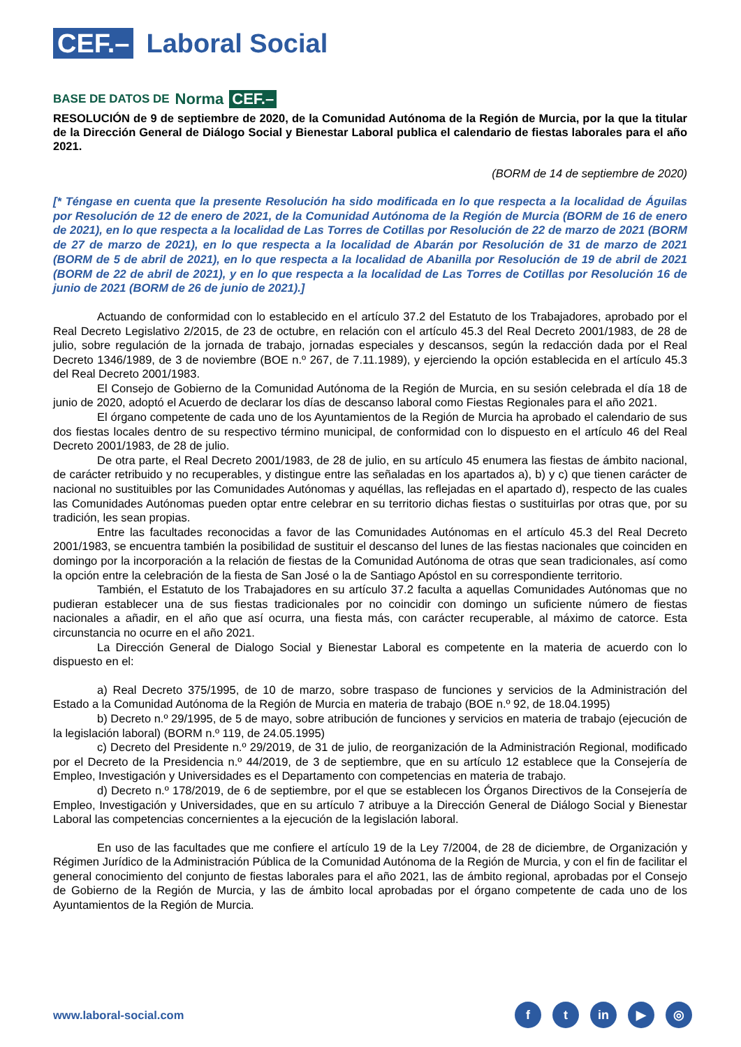CEF.– Laboral Social
BASE DE DATOS DE Norma CEF.–
RESOLUCIÓN de 9 de septiembre de 2020, de la Comunidad Autónoma de la Región de Murcia, por la que la titular de la Dirección General de Diálogo Social y Bienestar Laboral publica el calendario de fiestas laborales para el año 2021.
(BORM de 14 de septiembre de 2020)
[* Téngase en cuenta que la presente Resolución ha sido modificada en lo que respecta a la localidad de Águilas por Resolución de 12 de enero de 2021, de la Comunidad Autónoma de la Región de Murcia (BORM de 16 de enero de 2021), en lo que respecta a la localidad de Las Torres de Cotillas por Resolución de 22 de marzo de 2021 (BORM de 27 de marzo de 2021), en lo que respecta a la localidad de Abarán por Resolución de 31 de marzo de 2021 (BORM de 5 de abril de 2021), en lo que respecta a la localidad de Abanilla por Resolución de 19 de abril de 2021 (BORM de 22 de abril de 2021), y en lo que respecta a la localidad de Las Torres de Cotillas por Resolución 16 de junio de 2021 (BORM de 26 de junio de 2021).]
Actuando de conformidad con lo establecido en el artículo 37.2 del Estatuto de los Trabajadores, aprobado por el Real Decreto Legislativo 2/2015, de 23 de octubre, en relación con el artículo 45.3 del Real Decreto 2001/1983, de 28 de julio, sobre regulación de la jornada de trabajo, jornadas especiales y descansos, según la redacción dada por el Real Decreto 1346/1989, de 3 de noviembre (BOE n.º 267, de 7.11.1989), y ejerciendo la opción establecida en el artículo 45.3 del Real Decreto 2001/1983.
El Consejo de Gobierno de la Comunidad Autónoma de la Región de Murcia, en su sesión celebrada el día 18 de junio de 2020, adoptó el Acuerdo de declarar los días de descanso laboral como Fiestas Regionales para el año 2021.
El órgano competente de cada uno de los Ayuntamientos de la Región de Murcia ha aprobado el calendario de sus dos fiestas locales dentro de su respectivo término municipal, de conformidad con lo dispuesto en el artículo 46 del Real Decreto 2001/1983, de 28 de julio.
De otra parte, el Real Decreto 2001/1983, de 28 de julio, en su artículo 45 enumera las fiestas de ámbito nacional, de carácter retribuido y no recuperables, y distingue entre las señaladas en los apartados a), b) y c) que tienen carácter de nacional no sustituibles por las Comunidades Autónomas y aquéllas, las reflejadas en el apartado d), respecto de las cuales las Comunidades Autónomas pueden optar entre celebrar en su territorio dichas fiestas o sustituirlas por otras que, por su tradición, les sean propias.
Entre las facultades reconocidas a favor de las Comunidades Autónomas en el artículo 45.3 del Real Decreto 2001/1983, se encuentra también la posibilidad de sustituir el descanso del lunes de las fiestas nacionales que coinciden en domingo por la incorporación a la relación de fiestas de la Comunidad Autónoma de otras que sean tradicionales, así como la opción entre la celebración de la fiesta de San José o la de Santiago Apóstol en su correspondiente territorio.
También, el Estatuto de los Trabajadores en su artículo 37.2 faculta a aquellas Comunidades Autónomas que no pudieran establecer una de sus fiestas tradicionales por no coincidir con domingo un suficiente número de fiestas nacionales a añadir, en el año que así ocurra, una fiesta más, con carácter recuperable, al máximo de catorce. Esta circunstancia no ocurre en el año 2021.
La Dirección General de Dialogo Social y Bienestar Laboral es competente en la materia de acuerdo con lo dispuesto en el:
a) Real Decreto 375/1995, de 10 de marzo, sobre traspaso de funciones y servicios de la Administración del Estado a la Comunidad Autónoma de la Región de Murcia en materia de trabajo (BOE n.º 92, de 18.04.1995)
b) Decreto n.º 29/1995, de 5 de mayo, sobre atribución de funciones y servicios en materia de trabajo (ejecución de la legislación laboral) (BORM n.º 119, de 24.05.1995)
c) Decreto del Presidente n.º 29/2019, de 31 de julio, de reorganización de la Administración Regional, modificado por el Decreto de la Presidencia n.º 44/2019, de 3 de septiembre, que en su artículo 12 establece que la Consejería de Empleo, Investigación y Universidades es el Departamento con competencias en materia de trabajo.
d) Decreto n.º 178/2019, de 6 de septiembre, por el que se establecen los Órganos Directivos de la Consejería de Empleo, Investigación y Universidades, que en su artículo 7 atribuye a la Dirección General de Diálogo Social y Bienestar Laboral las competencias concernientes a la ejecución de la legislación laboral.
En uso de las facultades que me confiere el artículo 19 de la Ley 7/2004, de 28 de diciembre, de Organización y Régimen Jurídico de la Administración Pública de la Comunidad Autónoma de la Región de Murcia, y con el fin de facilitar el general conocimiento del conjunto de fiestas laborales para el año 2021, las de ámbito regional, aprobadas por el Consejo de Gobierno de la Región de Murcia, y las de ámbito local aprobadas por el órgano competente de cada uno de los Ayuntamientos de la Región de Murcia.
www.laboral-social.com
ft in ▶ ◎